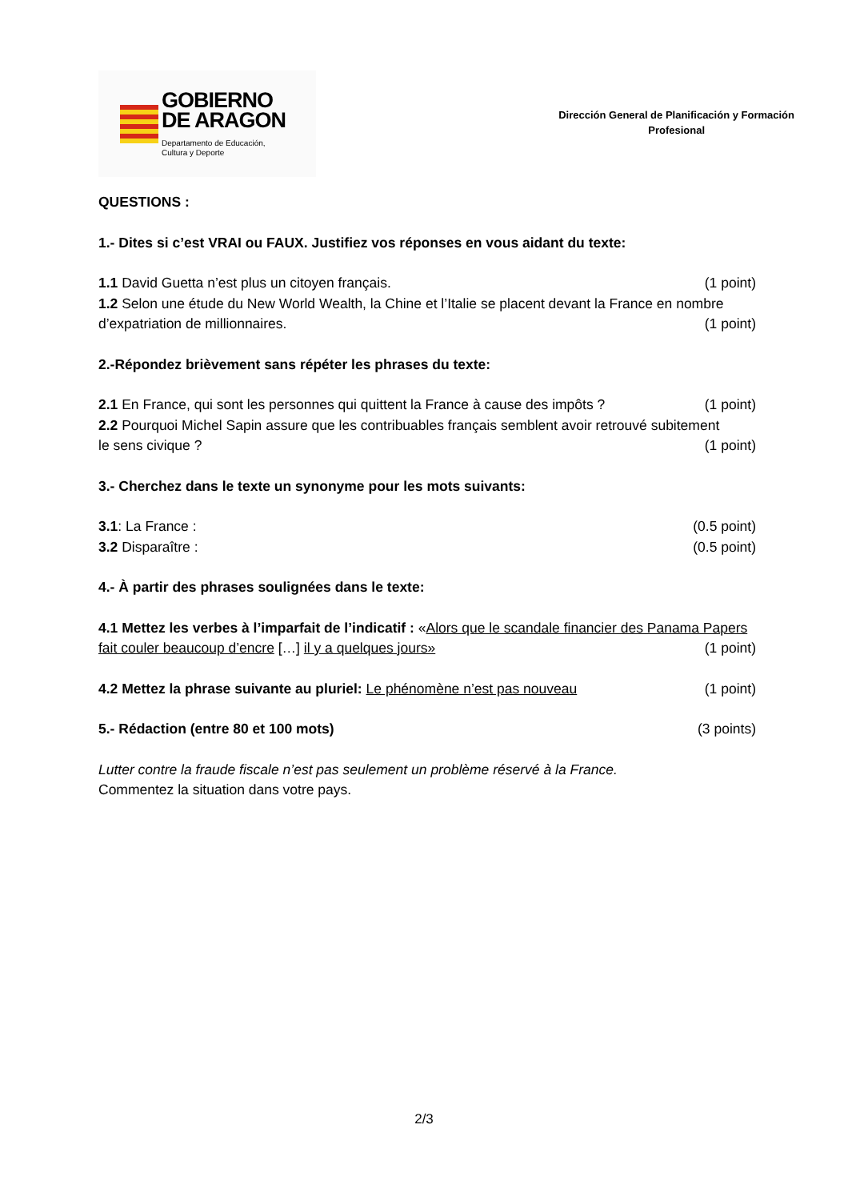GOBIERNO
DE ARAGON
Departamento de Educación,
Cultura y Deporte
Dirección General de Planificación y Formación
Profesional
QUESTIONS :
1.- Dites si c’est VRAI ou FAUX. Justifiez vos réponses en vous aidant du texte:
1.1 David Guetta n’est plus un citoyen français. (1 point)
1.2 Selon une étude du New World Wealth, la Chine et l’Italie se placent devant la France en nombre
d’expatriation de millionnaires. (1 point)
2.-Répondez brièvement sans répéter les phrases du texte:
2.1 En France, qui sont les personnes qui quittent la France à cause des impôts ? (1 point)
2.2 Pourquoi Michel Sapin assure que les contribuables français semblent avoir retrouvé subitement
le sens civique ? (1 point)
3.- Cherchez dans le texte un synonyme pour les mots suivants:
3.1: La France : (0.5 point)
3.2 Disparaître : (0.5 point)
4.- À partir des phrases soulignées dans le texte:
4.1 Mettez les verbes à l’imparfait de l’indicatif : «Alors que le scandale financier des Panama Papers
fait couler beaucoup d’encre […] il y a quelques jours» (1 point)
4.2 Mettez la phrase suivante au pluriel: Le phénomène n’est pas nouveau (1 point)
5.- Rédaction (entre 80 et 100 mots) (3 points)
Lutter contre la fraude fiscale n’est pas seulement un problème réservé à la France.
Commentez la situation dans votre pays.
2/3